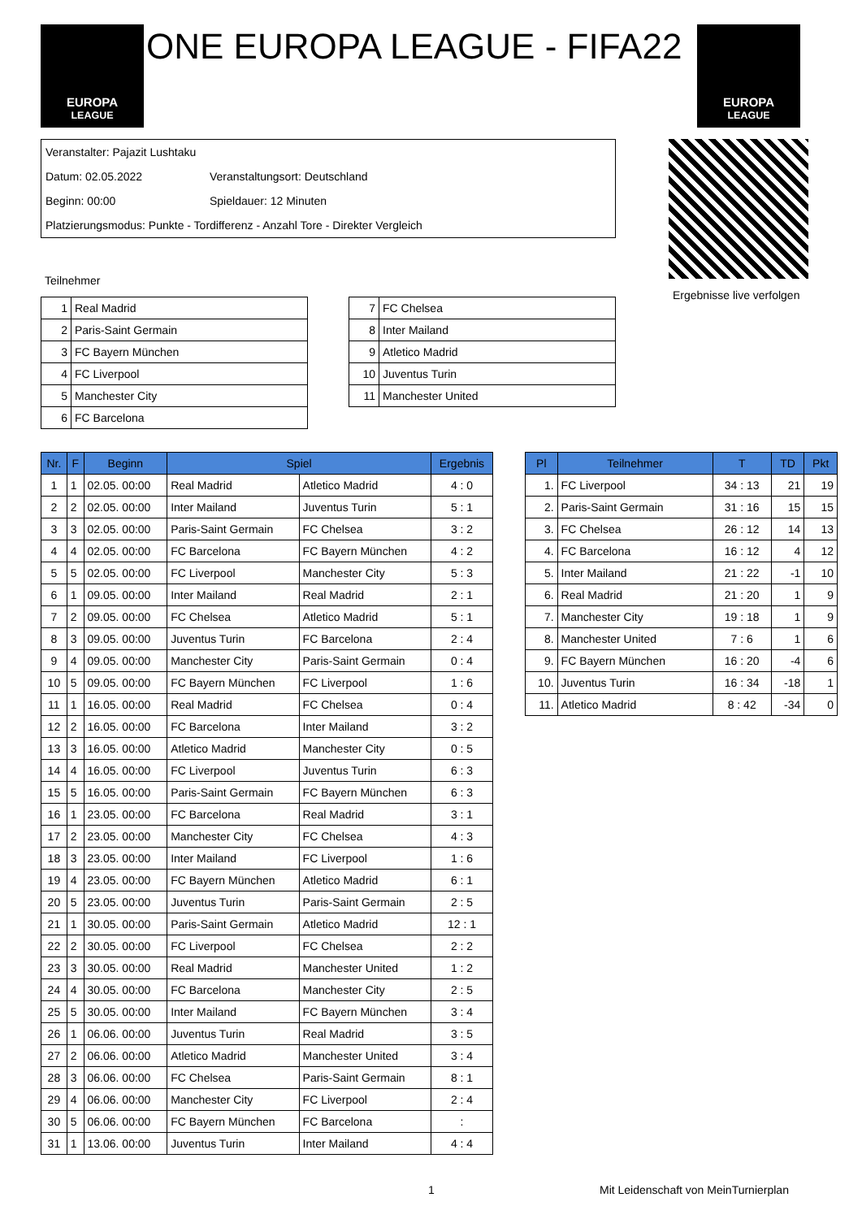EUROPA
LEAGUE
ONE EUROPA LEAGUE - FIFA22
EUROPA
LEAGUE
Veranstalter: Pajazit Lushtaku
Datum: 02.05.2022 Veranstaltungsort: Deutschland
Beginn: 00:00 Spieldauer: 12 Minuten
Platzierungsmodus: Punkte - Tordifferenz - Anzahl Tore - Direkter Vergleich
Ergebnisse live verfolgen
Teilnehmer
| 1 | Real Madrid |
| 2 | Paris-Saint Germain |
| 3 | FC Bayern München |
| 4 | FC Liverpool |
| 5 | Manchester City |
| 6 | FC Barcelona |
| 7 | FC Chelsea |
| 8 | Inter Mailand |
| 9 | Atletico Madrid |
| 10 | Juventus Turin |
| 11 | Manchester United |
| Nr. | F | Beginn | Spiel | | Ergebnis |
| --- | --- | --- | --- | --- | --- |
| 1 | 1 | 02.05. 00:00 | Real Madrid | Atletico Madrid | 4 : 0 |
| 2 | 2 | 02.05. 00:00 | Inter Mailand | Juventus Turin | 5 : 1 |
| 3 | 3 | 02.05. 00:00 | Paris-Saint Germain | FC Chelsea | 3 : 2 |
| 4 | 4 | 02.05. 00:00 | FC Barcelona | FC Bayern München | 4 : 2 |
| 5 | 5 | 02.05. 00:00 | FC Liverpool | Manchester City | 5 : 3 |
| 6 | 1 | 09.05. 00:00 | Inter Mailand | Real Madrid | 2 : 1 |
| 7 | 2 | 09.05. 00:00 | FC Chelsea | Atletico Madrid | 5 : 1 |
| 8 | 3 | 09.05. 00:00 | Juventus Turin | FC Barcelona | 2 : 4 |
| 9 | 4 | 09.05. 00:00 | Manchester City | Paris-Saint Germain | 0 : 4 |
| 10 | 5 | 09.05. 00:00 | FC Bayern München | FC Liverpool | 1 : 6 |
| 11 | 1 | 16.05. 00:00 | Real Madrid | FC Chelsea | 0 : 4 |
| 12 | 2 | 16.05. 00:00 | FC Barcelona | Inter Mailand | 3 : 2 |
| 13 | 3 | 16.05. 00:00 | Atletico Madrid | Manchester City | 0 : 5 |
| 14 | 4 | 16.05. 00:00 | FC Liverpool | Juventus Turin | 6 : 3 |
| 15 | 5 | 16.05. 00:00 | Paris-Saint Germain | FC Bayern München | 6 : 3 |
| 16 | 1 | 23.05. 00:00 | FC Barcelona | Real Madrid | 3 : 1 |
| 17 | 2 | 23.05. 00:00 | Manchester City | FC Chelsea | 4 : 3 |
| 18 | 3 | 23.05. 00:00 | Inter Mailand | FC Liverpool | 1 : 6 |
| 19 | 4 | 23.05. 00:00 | FC Bayern München | Atletico Madrid | 6 : 1 |
| 20 | 5 | 23.05. 00:00 | Juventus Turin | Paris-Saint Germain | 2 : 5 |
| 21 | 1 | 30.05. 00:00 | Paris-Saint Germain | Atletico Madrid | 12 : 1 |
| 22 | 2 | 30.05. 00:00 | FC Liverpool | FC Chelsea | 2 : 2 |
| 23 | 3 | 30.05. 00:00 | Real Madrid | Manchester United | 1 : 2 |
| 24 | 4 | 30.05. 00:00 | FC Barcelona | Manchester City | 2 : 5 |
| 25 | 5 | 30.05. 00:00 | Inter Mailand | FC Bayern München | 3 : 4 |
| 26 | 1 | 06.06. 00:00 | Juventus Turin | Real Madrid | 3 : 5 |
| 27 | 2 | 06.06. 00:00 | Atletico Madrid | Manchester United | 3 : 4 |
| 28 | 3 | 06.06. 00:00 | FC Chelsea | Paris-Saint Germain | 8 : 1 |
| 29 | 4 | 06.06. 00:00 | Manchester City | FC Liverpool | 2 : 4 |
| 30 | 5 | 06.06. 00:00 | FC Bayern München | FC Barcelona | : |
| 31 | 1 | 13.06. 00:00 | Juventus Turin | Inter Mailand | 4 : 4 |
| Pl | Teilnehmer | T | TD | Pkt |
| --- | --- | --- | --- | --- |
| 1. | FC Liverpool | 34 : 13 | 21 | 19 |
| 2. | Paris-Saint Germain | 31 : 16 | 15 | 15 |
| 3. | FC Chelsea | 26 : 12 | 14 | 13 |
| 4. | FC Barcelona | 16 : 12 | 4 | 12 |
| 5. | Inter Mailand | 21 : 22 | -1 | 10 |
| 6. | Real Madrid | 21 : 20 | 1 | 9 |
| 7. | Manchester City | 19 : 18 | 1 | 9 |
| 8. | Manchester United | 7 : 6 | 1 | 6 |
| 9. | FC Bayern München | 16 : 20 | -4 | 6 |
| 10. | Juventus Turin | 16 : 34 | -18 | 1 |
| 11. | Atletico Madrid | 8 : 42 | -34 | 0 |
1
Mit Leidenschaft von MeinTurnierplan